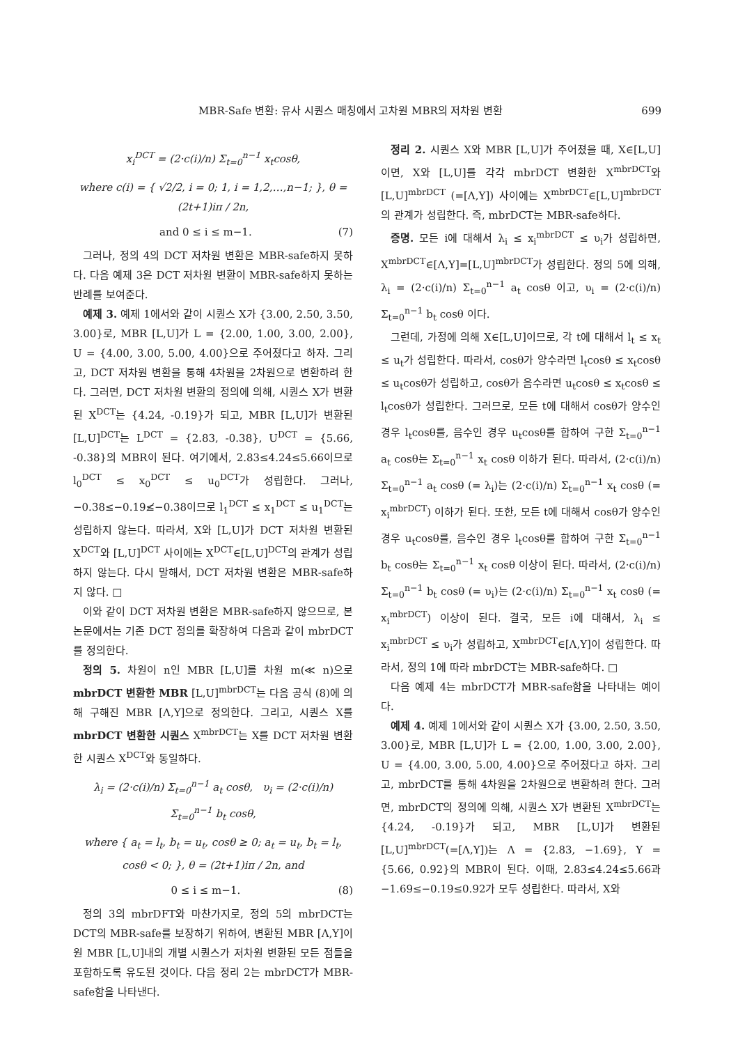MBR-Safe 변환: 유사 시퀀스 매칭에서 고차원 MBR의 저차원 변환 699
x<sub>i</sub><sup>DCT</sup> = (2·c(i)/n) Σ<sub>t=0</sub><sup>n−1</sup> x<sub>t</sub>cosθ,
where c(i) = { √2/2, i = 0; 1, i = 1,2,…,n−1; }, θ = (2t+1)iπ / 2n,
and 0 ≤ i ≤ m−1. (7)
그러나, 정의 4의 DCT 저차원 변환은 MBR-safe하지 못하다. 다음 예제 3은 DCT 저차원 변환이 MBR-safe하지 못하는 반례를 보여준다.
예제 3. 예제 1에서와 같이 시퀀스 X가 {3.00, 2.50, 3.50, 3.00}로, MBR [L,U]가 L = {2.00, 1.00, 3.00, 2.00}, U = {4.00, 3.00, 5.00, 4.00}으로 주어졌다고 하자. 그리고, DCT 저차원 변환을 통해 4차원을 2차원으로 변환하려 한다. 그러면, DCT 저차원 변환의 정의에 의해, 시퀀스 X가 변환된 X<sup>DCT</sup>는 {4.24, -0.19}가 되고, MBR [L,U]가 변환된 [L,U]<sup>DCT</sup>는 L<sup>DCT</sup> = {2.83, -0.38}, U<sup>DCT</sup> = {5.66, -0.38}의 MBR이 된다. 여기에서, 2.83≤4.24≤5.66이므로 l<sub>0</sub><sup>DCT</sup> ≤ x<sub>0</sub><sup>DCT</sup> ≤ u<sub>0</sub><sup>DCT</sup>가 성립한다. 그러나, −0.38≤−0.19≰−0.38이므로 l<sub>1</sub><sup>DCT</sup> ≤ x<sub>1</sub><sup>DCT</sup> ≤ u<sub>1</sub><sup>DCT</sup>는 성립하지 않는다. 따라서, X와 [L,U]가 DCT 저차원 변환된 X<sup>DCT</sup>와 [L,U]<sup>DCT</sup> 사이에는 X<sup>DCT</sup>∈[L,U]<sup>DCT</sup>의 관계가 성립하지 않는다. 다시 말해서, DCT 저차원 변환은 MBR-safe하지 않다. □
이와 같이 DCT 저차원 변환은 MBR-safe하지 않으므로, 본 논문에서는 기존 DCT 정의를 확장하여 다음과 같이 mbrDCT를 정의한다.
정의 5. 차원이 n인 MBR [L,U]를 차원 m(≪ n)으로 mbrDCT 변환한 MBR [L,U]<sup>mbrDCT</sup>는 다음 공식 (8)에 의해 구해진 MBR [Λ,Υ]으로 정의한다. 그리고, 시퀀스 X를 mbrDCT 변환한 시퀀스 X<sup>mbrDCT</sup>는 X를 DCT 저차원 변환한 시퀀스 X<sup>DCT</sup>와 동일하다.
λ<sub>i</sub> = (2·c(i)/n) Σ<sub>t=0</sub><sup>n−1</sup> a<sub>t</sub> cosθ, υ<sub>i</sub> = (2·c(i)/n) Σ<sub>t=0</sub><sup>n−1</sup> b<sub>t</sub> cosθ,
where { a<sub>t</sub> = l<sub>t</sub>, b<sub>t</sub> = u<sub>t</sub>, cosθ ≥ 0; a<sub>t</sub> = u<sub>t</sub>, b<sub>t</sub> = l<sub>t</sub>, cosθ < 0; }, θ = (2t+1)iπ / 2n, and
0 ≤ i ≤ m−1. (8)
정의 3의 mbrDFT와 마찬가지로, 정의 5의 mbrDCT는 DCT의 MBR-safe를 보장하기 위하여, 변환된 MBR [Λ,Υ]이 원 MBR [L,U]내의 개별 시퀀스가 저차원 변환된 모든 점들을 포함하도록 유도된 것이다. 다음 정리 2는 mbrDCT가 MBR-safe함을 나타낸다.
정리 2. 시퀀스 X와 MBR [L,U]가 주어졌을 때, X∈[L,U]이면, X와 [L,U]를 각각 mbrDCT 변환한 X<sup>mbrDCT</sup>와 [L,U]<sup>mbrDCT</sup> (=[Λ,Υ]) 사이에는 X<sup>mbrDCT</sup>∈[L,U]<sup>mbrDCT</sup>의 관계가 성립한다. 즉, mbrDCT는 MBR-safe하다.
증명. 모든 i에 대해서 λ<sub>i</sub> ≤ x<sub>i</sub><sup>mbrDCT</sup> ≤ υ<sub>i</sub>가 성립하면, X<sup>mbrDCT</sup>∈[Λ,Υ]=[L,U]<sup>mbrDCT</sup>가 성립한다. 정의 5에 의해, λ<sub>i</sub> = (2·c(i)/n) Σ<sub>t=0</sub><sup>n−1</sup> a<sub>t</sub> cosθ 이고, υ<sub>i</sub> = (2·c(i)/n) Σ<sub>t=0</sub><sup>n−1</sup> b<sub>t</sub> cosθ 이다.
그런데, 가정에 의해 X∈[L,U]이므로, 각 t에 대해서 l<sub>t</sub> ≤ x<sub>t</sub> ≤ u<sub>t</sub>가 성립한다. 따라서, cosθ가 양수라면 l<sub>t</sub>cosθ ≤ x<sub>t</sub>cosθ ≤ u<sub>t</sub>cosθ가 성립하고, cosθ가 음수라면 u<sub>t</sub>cosθ ≤ x<sub>t</sub>cosθ ≤ l<sub>t</sub>cosθ가 성립한다. 그러므로, 모든 t에 대해서 cosθ가 양수인 경우 l<sub>t</sub>cosθ를, 음수인 경우 u<sub>t</sub>cosθ를 합하여 구한 Σ<sub>t=0</sub><sup>n−1</sup> a<sub>t</sub> cosθ는 Σ<sub>t=0</sub><sup>n−1</sup> x<sub>t</sub> cosθ 이하가 된다. 따라서, (2·c(i)/n) Σ<sub>t=0</sub><sup>n−1</sup> a<sub>t</sub> cosθ (= λ<sub>i</sub>)는 (2·c(i)/n) Σ<sub>t=0</sub><sup>n−1</sup> x<sub>t</sub> cosθ (= x<sub>i</sub><sup>mbrDCT</sup>) 이하가 된다. 또한, 모든 t에 대해서 cosθ가 양수인 경우 u<sub>t</sub>cosθ를, 음수인 경우 l<sub>t</sub>cosθ를 합하여 구한 Σ<sub>t=0</sub><sup>n−1</sup> b<sub>t</sub> cosθ는 Σ<sub>t=0</sub><sup>n−1</sup> x<sub>t</sub> cosθ 이상이 된다. 따라서, (2·c(i)/n) Σ<sub>t=0</sub><sup>n−1</sup> b<sub>t</sub> cosθ (= υ<sub>i</sub>)는 (2·c(i)/n) Σ<sub>t=0</sub><sup>n−1</sup> x<sub>t</sub> cosθ (= x<sub>i</sub><sup>mbrDCT</sup>) 이상이 된다. 결국, 모든 i에 대해서, λ<sub>i</sub> ≤ x<sub>i</sub><sup>mbrDCT</sup> ≤ υ<sub>i</sub>가 성립하고, X<sup>mbrDCT</sup>∈[Λ,Υ]이 성립한다. 따라서, 정의 1에 따라 mbrDCT는 MBR-safe하다. □
다음 예제 4는 mbrDCT가 MBR-safe함을 나타내는 예이다.
예제 4. 예제 1에서와 같이 시퀀스 X가 {3.00, 2.50, 3.50, 3.00}로, MBR [L,U]가 L = {2.00, 1.00, 3.00, 2.00}, U = {4.00, 3.00, 5.00, 4.00}으로 주어졌다고 하자. 그리고, mbrDCT를 통해 4차원을 2차원으로 변환하려 한다. 그러면, mbrDCT의 정의에 의해, 시퀀스 X가 변환된 X<sup>mbrDCT</sup>는 {4.24, -0.19}가 되고, MBR [L,U]가 변환된 [L,U]<sup>mbrDCT</sup>(=[Λ,Υ])는 Λ = {2.83, −1.69}, Υ = {5.66, 0.92}의 MBR이 된다. 이때, 2.83≤4.24≤5.66과 −1.69≤−0.19≤0.92가 모두 성립한다. 따라서, X와